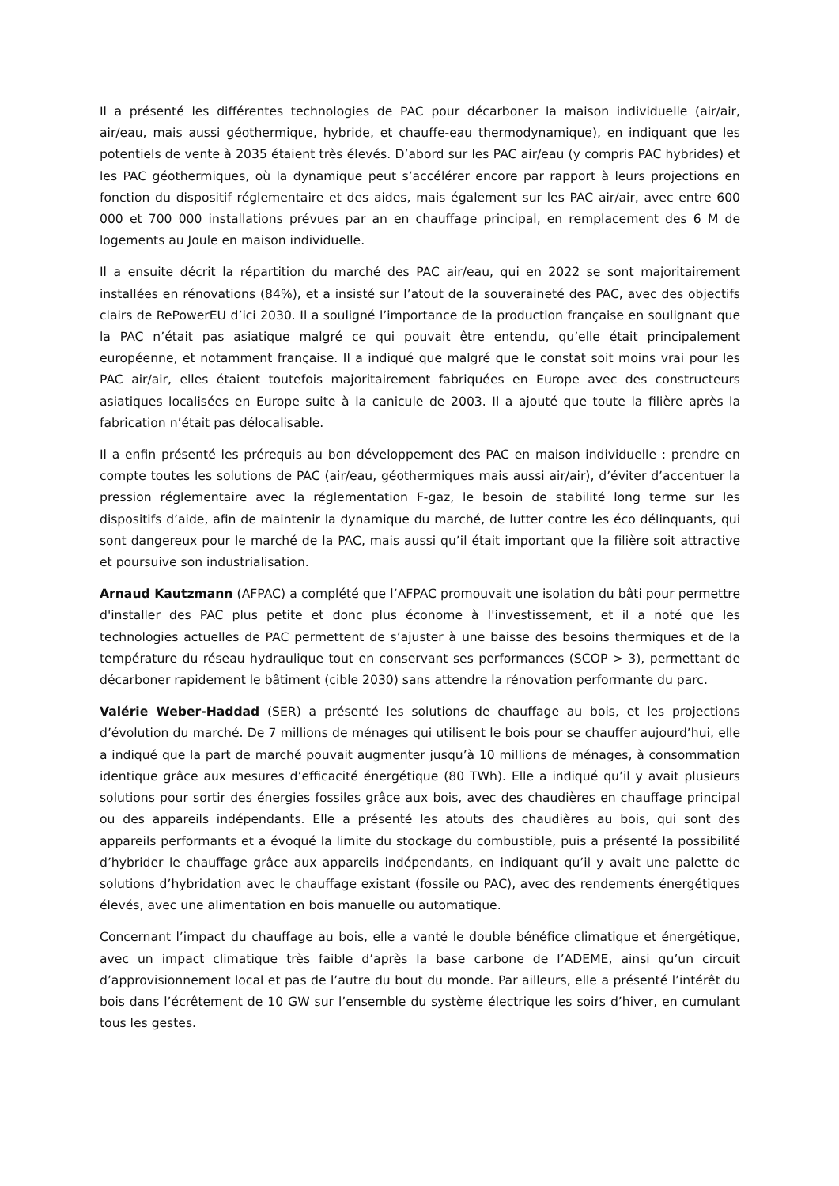Il a présenté les différentes technologies de PAC pour décarboner la maison individuelle (air/air, air/eau, mais aussi géothermique, hybride, et chauffe-eau thermodynamique), en indiquant que les potentiels de vente à 2035 étaient très élevés. D’abord sur les PAC air/eau (y compris PAC hybrides) et les PAC géothermiques, où la dynamique peut s’accélérer encore par rapport à leurs projections en fonction du dispositif réglementaire et des aides, mais également sur les PAC air/air, avec entre 600 000 et 700 000 installations prévues par an en chauffage principal, en remplacement des 6 M de logements au Joule en maison individuelle.
Il a ensuite décrit la répartition du marché des PAC air/eau, qui en 2022 se sont majoritairement installées en rénovations (84%), et a insisté sur l’atout de la souveraineté des PAC, avec des objectifs clairs de RePowerEU d’ici 2030. Il a souligné l’importance de la production française en soulignant que la PAC n’était pas asiatique malgré ce qui pouvait être entendu, qu’elle était principalement européenne, et notamment française. Il a indiqué que malgré que le constat soit moins vrai pour les PAC air/air, elles étaient toutefois majoritairement fabriquées en Europe avec des constructeurs asiatiques localisées en Europe suite à la canicule de 2003. Il a ajouté que toute la filière après la fabrication n’était pas délocalisable.
Il a enfin présenté les prérequis au bon développement des PAC en maison individuelle : prendre en compte toutes les solutions de PAC (air/eau, géothermiques mais aussi air/air), d’éviter d’accentuer la pression réglementaire avec la réglementation F-gaz, le besoin de stabilité long terme sur les dispositifs d’aide, afin de maintenir la dynamique du marché, de lutter contre les éco délinquants, qui sont dangereux pour le marché de la PAC, mais aussi qu’il était important que la filière soit attractive et poursuive son industrialisation.
Arnaud Kautzmann (AFPAC) a complété que l’AFPAC promouvait une isolation du bâti pour permettre d'installer des PAC plus petite et donc plus économe à l'investissement, et il a noté que les technologies actuelles de PAC permettent de s’ajuster à une baisse des besoins thermiques et de la température du réseau hydraulique tout en conservant ses performances (SCOP > 3), permettant de décarboner rapidement le bâtiment (cible 2030) sans attendre la rénovation performante du parc.
Valérie Weber-Haddad (SER) a présenté les solutions de chauffage au bois, et les projections d’évolution du marché. De 7 millions de ménages qui utilisent le bois pour se chauffer aujourd’hui, elle a indiqué que la part de marché pouvait augmenter jusqu’à 10 millions de ménages, à consommation identique grâce aux mesures d’efficacité énergétique (80 TWh). Elle a indiqué qu’il y avait plusieurs solutions pour sortir des énergies fossiles grâce aux bois, avec des chaudières en chauffage principal ou des appareils indépendants. Elle a présenté les atouts des chaudières au bois, qui sont des appareils performants et a évoqué la limite du stockage du combustible, puis a présenté la possibilité d’hybrider le chauffage grâce aux appareils indépendants, en indiquant qu’il y avait une palette de solutions d’hybridation avec le chauffage existant (fossile ou PAC), avec des rendements énergétiques élevés, avec une alimentation en bois manuelle ou automatique.
Concernant l’impact du chauffage au bois, elle a vanté le double bénéfice climatique et énergétique, avec un impact climatique très faible d’après la base carbone de l’ADEME, ainsi qu’un circuit d’approvisionnement local et pas de l’autre du bout du monde. Par ailleurs, elle a présenté l’intérêt du bois dans l’écrêtement de 10 GW sur l’ensemble du système électrique les soirs d’hiver, en cumulant tous les gestes.